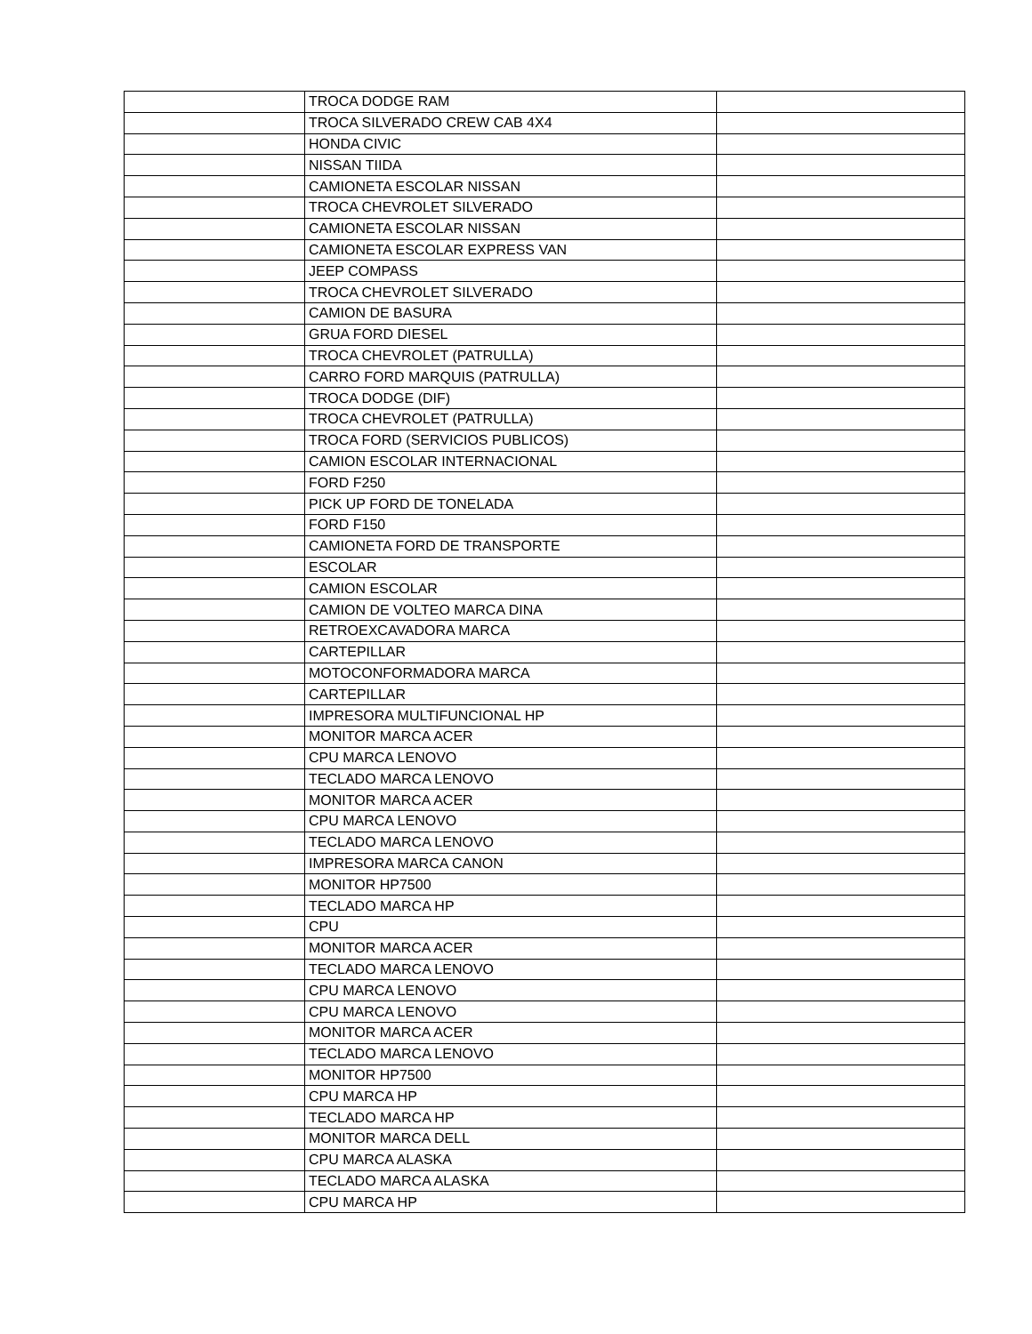| | TROCA DODGE RAM | |
| | TROCA SILVERADO CREW CAB 4X4 | |
| | HONDA CIVIC | |
| | NISSAN TIIDA | |
| | CAMIONETA ESCOLAR NISSAN | |
| | TROCA CHEVROLET SILVERADO | |
| | CAMIONETA ESCOLAR NISSAN | |
| | CAMIONETA ESCOLAR EXPRESS VAN | |
| | JEEP COMPASS | |
| | TROCA CHEVROLET SILVERADO | |
| | CAMION DE BASURA | |
| | GRUA FORD DIESEL | |
| | TROCA CHEVROLET (PATRULLA) | |
| | CARRO FORD MARQUIS (PATRULLA) | |
| | TROCA DODGE (DIF) | |
| | TROCA CHEVROLET (PATRULLA) | |
| | TROCA FORD (SERVICIOS PUBLICOS) | |
| | CAMION ESCOLAR INTERNACIONAL | |
| | FORD F250 | |
| | PICK UP FORD DE TONELADA | |
| | FORD F150 | |
| | CAMIONETA FORD DE TRANSPORTE | |
| | ESCOLAR | |
| | CAMION ESCOLAR | |
| | CAMION DE VOLTEO MARCA DINA | |
| | RETROEXCAVADORA MARCA | |
| | CARTEPILLAR | |
| | MOTOCONFORMADORA MARCA | |
| | CARTEPILLAR | |
| | IMPRESORA MULTIFUNCIONAL HP | |
| | MONITOR MARCA ACER | |
| | CPU MARCA LENOVO | |
| | TECLADO MARCA LENOVO | |
| | MONITOR MARCA ACER | |
| | CPU MARCA LENOVO | |
| | TECLADO MARCA LENOVO | |
| | IMPRESORA MARCA CANON | |
| | MONITOR HP7500 | |
| | TECLADO MARCA HP | |
| | CPU | |
| | MONITOR MARCA ACER | |
| | TECLADO MARCA LENOVO | |
| | CPU MARCA LENOVO | |
| | CPU MARCA LENOVO | |
| | MONITOR MARCA ACER | |
| | TECLADO MARCA LENOVO | |
| | MONITOR HP7500 | |
| | CPU MARCA HP | |
| | TECLADO MARCA HP | |
| | MONITOR MARCA DELL | |
| | CPU MARCA ALASKA | |
| | TECLADO MARCA ALASKA | |
| | CPU MARCA HP | |